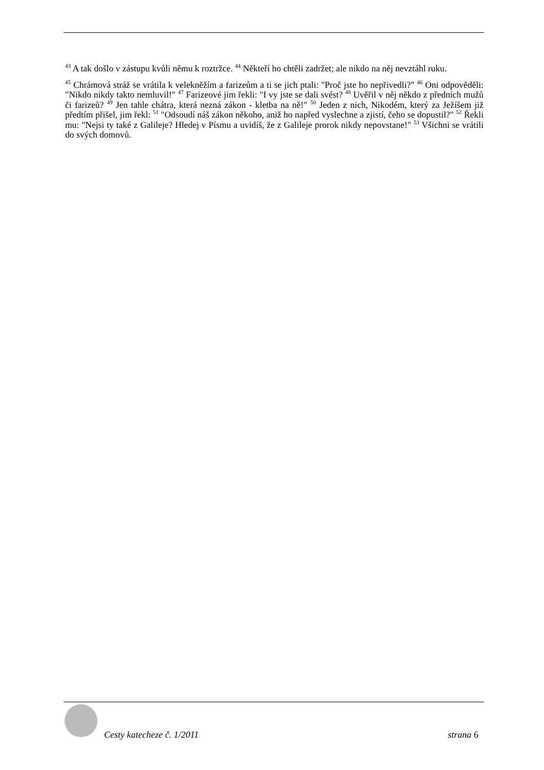<sup>43</sup> A tak došlo v zástupu kvůli němu k roztržce. <sup>44</sup> Někteří ho chtěli zadržet; ale nikdo na něj nevztáhl ruku.
<sup>45</sup> Chrámová stráž se vrátila k velekněžím a farizeům a ti se jich ptali: "Proč jste ho nepřivedli?" <sup>46</sup> Oni odpověděli: "Nikdo nikdy takto nemluvil!" <sup>47</sup> Farizeové jim řekli: "I vy jste se dali svést? <sup>48</sup> Uvěřil v něj někdo z předních mužů či farizeů? <sup>49</sup> Jen tahle chátra, která nezná zákon - kletba na ně!" <sup>50</sup> Jeden z nich, Nikodém, který za Ježíšem již předtím přišel, jim řekl: <sup>51</sup> "Odsoudí náš zákon někoho, aniž ho napřed vyslechne a zjistí, čeho se dopustil?" <sup>52</sup> Řekli mu: "Nejsi ty také z Galileje? Hledej v Písmu a uvidíš, že z Galileje prorok nikdy nepovstane!" <sup>53</sup> Všichni se vrátili do svých domovů.
Cesty katecheze č. 1/2011 strana 6